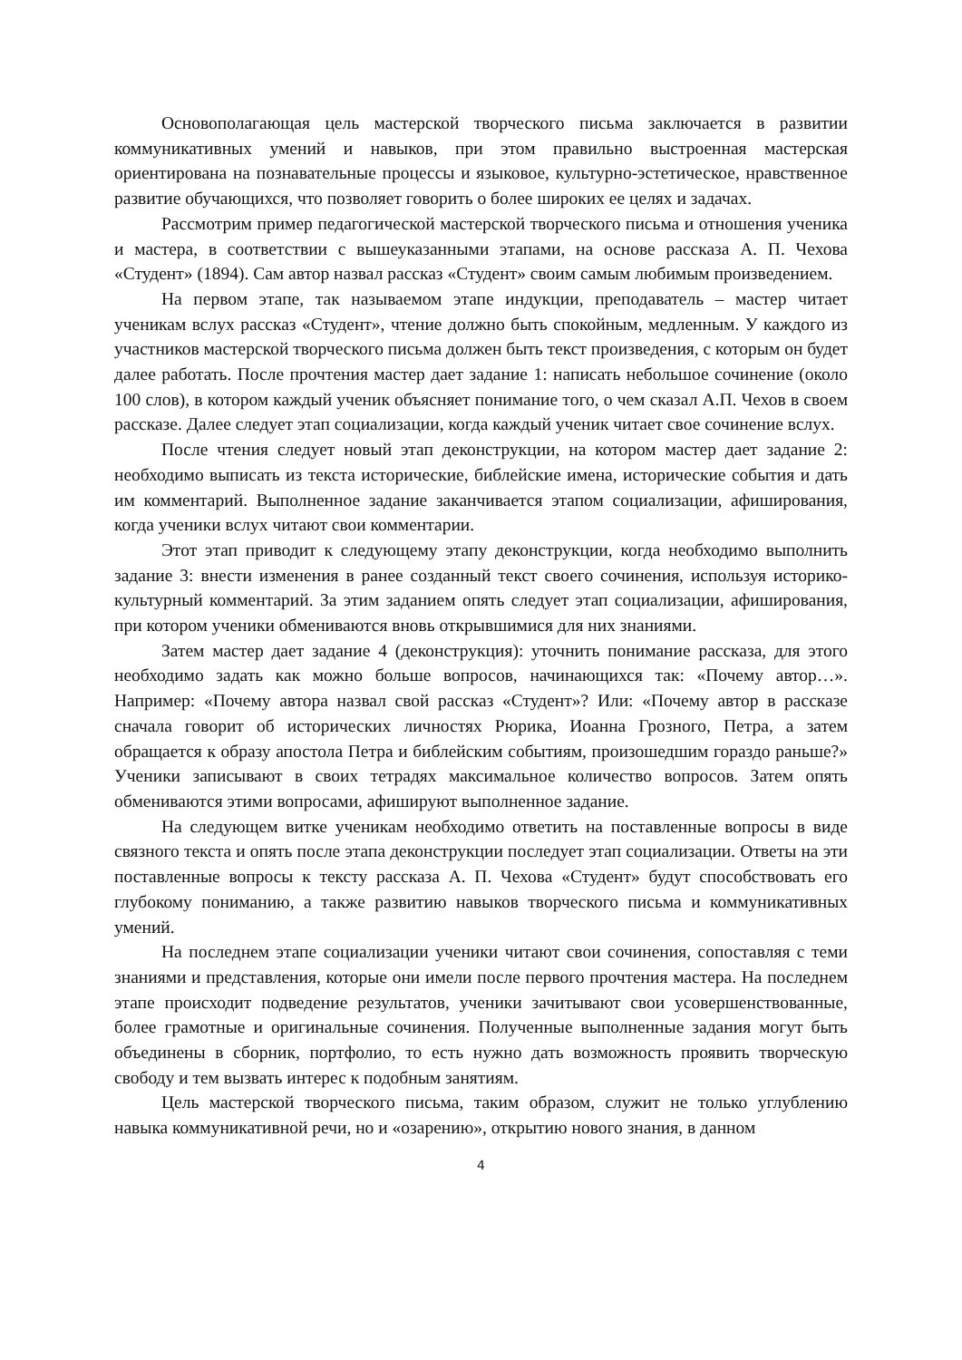Основополагающая цель мастерской творческого письма заключается в развитии коммуникативных умений и навыков, при этом правильно выстроенная мастерская ориентирована на познавательные процессы и языковое, культурно-эстетическое, нравственное развитие обучающихся, что позволяет говорить о более широких ее целях и задачах.
Рассмотрим пример педагогической мастерской творческого письма и отношения ученика и мастера, в соответствии с вышеуказанными этапами, на основе рассказа А. П. Чехова «Студент» (1894). Сам автор назвал рассказ «Студент» своим самым любимым произведением.
На первом этапе, так называемом этапе индукции, преподаватель – мастер читает ученикам вслух рассказ «Студент», чтение должно быть спокойным, медленным. У каждого из участников мастерской творческого письма должен быть текст произведения, с которым он будет далее работать. После прочтения мастер дает задание 1: написать небольшое сочинение (около 100 слов), в котором каждый ученик объясняет понимание того, о чем сказал А.П. Чехов в своем рассказе. Далее следует этап социализации, когда каждый ученик читает свое сочинение вслух.
После чтения следует новый этап деконструкции, на котором мастер дает задание 2: необходимо выписать из текста исторические, библейские имена, исторические события и дать им комментарий. Выполненное задание заканчивается этапом социализации, афиширования, когда ученики вслух читают свои комментарии.
Этот этап приводит к следующему этапу деконструкции, когда необходимо выполнить задание 3: внести изменения в ранее созданный текст своего сочинения, используя историко-культурный комментарий. За этим заданием опять следует этап социализации, афиширования, при котором ученики обмениваются вновь открывшимися для них знаниями.
Затем мастер дает задание 4 (деконструкция): уточнить понимание рассказа, для этого необходимо задать как можно больше вопросов, начинающихся так: «Почему автор…». Например: «Почему автора назвал свой рассказ «Студент»? Или: «Почему автор в рассказе сначала говорит об исторических личностях Рюрика, Иоанна Грозного, Петра, а затем обращается к образу апостола Петра и библейским событиям, произошедшим гораздо раньше?» Ученики записывают в своих тетрадях максимальное количество вопросов. Затем опять обмениваются этими вопросами, афишируют выполненное задание.
На следующем витке ученикам необходимо ответить на поставленные вопросы в виде связного текста и опять после этапа деконструкции последует этап социализации. Ответы на эти поставленные вопросы к тексту рассказа А. П. Чехова «Студент» будут способствовать его глубокому пониманию, а также развитию навыков творческого письма и коммуникативных умений.
На последнем этапе социализации ученики читают свои сочинения, сопоставляя с теми знаниями и представления, которые они имели после первого прочтения мастера. На последнем этапе происходит подведение результатов, ученики зачитывают свои усовершенствованные, более грамотные и оригинальные сочинения. Полученные выполненные задания могут быть объединены в сборник, портфолио, то есть нужно дать возможность проявить творческую свободу и тем вызвать интерес к подобным занятиям.
Цель мастерской творческого письма, таким образом, служит не только углублению навыка коммуникативной речи, но и «озарению», открытию нового знания, в данном
4